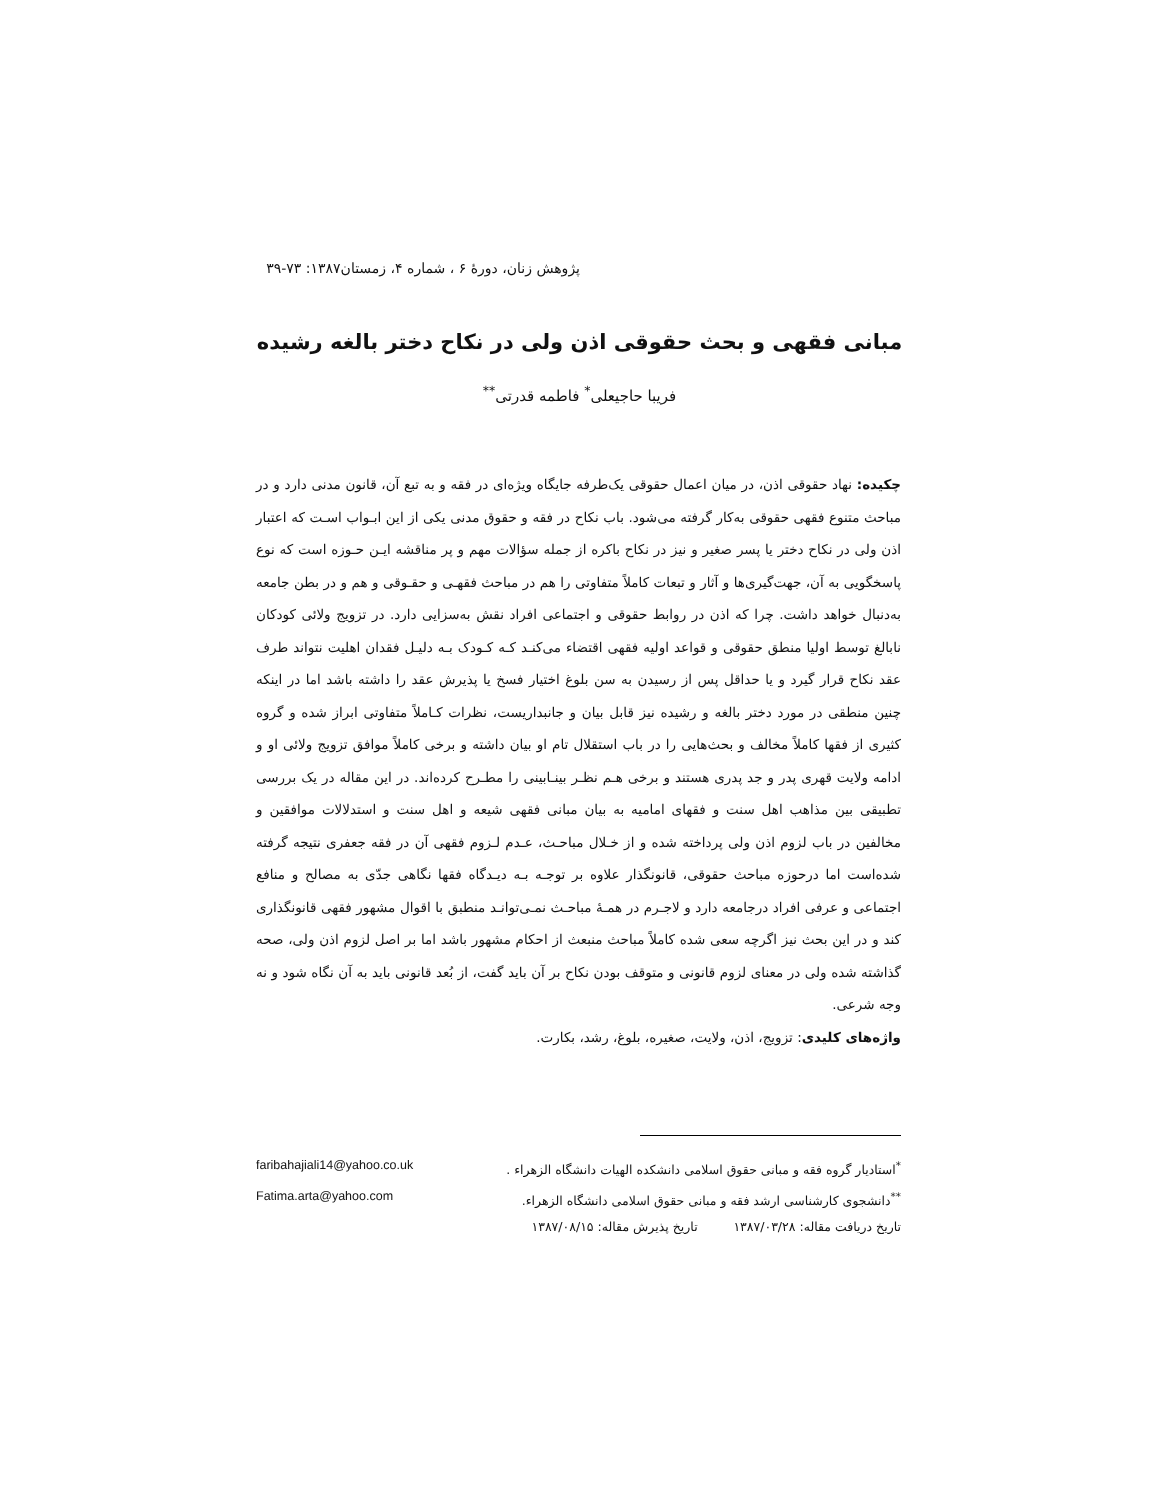پژوهش زنان، دورهٔ ۶ ، شماره ۴، زمستان۱۳۸۷: ۷۳-۳۹
مبانی فقهی و بحث حقوقی اذن ولی در نکاح دختر بالغه رشیده
فریبا حاجیعلی<sup>*</sup> فاطمه قدرتی<sup>**</sup>
چکیده: نهاد حقوقی اذن، در میان اعمال حقوقی یک‌طرفه جایگاه ویژه‌ای در فقه و به تبع آن، قانون مدنی دارد و در مباحث متنوع فقهی حقوقی به‌کار گرفته می‌شود. باب نکاح در فقه و حقوق مدنی یکی از این ابـواب اسـت که اعتبار اذن ولی در نکاح دختر یا پسر صغیر و نیز در نکاح باکره از جمله سؤالات مهم و پر مناقشه ایـن حـوزه است که نوع پاسخگویی به آن، جهت‌گیری‌ها و آثار و تبعات کاملاً متفاوتی را هم در مباحث فقهـی و حقـوقی و هم و در بطن جامعه به‌دنبال خواهد داشت. چرا که اذن در روابط حقوقی و اجتماعی افراد نقش به‌سزایی دارد. در تزویج ولائی کودکان نابالغ توسط اولیا منطق حقوقی و قواعد اولیه فقهی اقتضاء می‌کنـد کـه کـودک بـه دلیـل فقدان اهلیت نتواند طرف عقد نکاح قرار گیرد و یا حداقل پس از رسیدن به سن بلوغ اختیار فسخ یا پذیرش عقد را داشته باشد اما در اینکه چنین منطقی در مورد دختر بالغه و رشیده نیز قابل بیان و جانبداریست، نظرات کـاملاً متفاوتی ابراز شده و گروه کثیری از فقها کاملاً مخالف و بحث‌هایی را در باب استقلال تام او بیان داشته و برخی کاملاً موافق تزویج ولائی او و ادامه ولایت قهری پدر و جد پدری هستند و برخی هـم نظـر بینـابینی را مطـرح کرده‌اند. در این مقاله در یک بررسی تطبیقی بین مذاهب اهل سنت و فقهای امامیه به بیان مبانی فقهی شیعه و اهل سنت و استدلالات موافقین و مخالفین در باب لزوم اذن ولی پرداخته شده و از خـلال مباحـث، عـدم لـزوم فقهی آن در فقه جعفری نتیجه گرفته شده‌است اما درحوزه مباحث حقوقی، قانونگذار علاوه بر توجـه بـه دیـدگاه فقها نگاهی جدّی به مصالح و منافع اجتماعی و عرفی افراد درجامعه دارد و لاجـرم در همـهٔ مباحـث نمـی‌توانـد منطبق با اقوال مشهور فقهی قانونگذاری کند و در این بحث نیز اگرچه سعی شده کاملاً مباحث منبعث از احکام مشهور باشد اما بر اصل لزوم اذن ولی، صحه گذاشته شده ولی در معنای لزوم قانونی و متوقف بودن نکاح بر آن باید گفت، از بُعد قانونی باید به آن نگاه شود و نه وجه شرعی.
واژه‌های کلیدی: تزویج، اذن، ولایت، صغیره، بلوغ، رشد، بکارت.
<sup>*</sup> استادیار گروه فقه و مبانی حقوق اسلامی دانشکده الهیات دانشگاه الزهراء . faribahajiali14@yahoo.co.uk
<sup>**</sup> دانشجوی کارشناسی ارشد فقه و مبانی حقوق اسلامی دانشگاه الزهراء. Fatima.arta@yahoo.com
تاریخ دریافت مقاله: ۱۳۸۷/۰۳/۲۸ تاریخ پذیرش مقاله: ۱۳۸۷/۰۸/۱۵